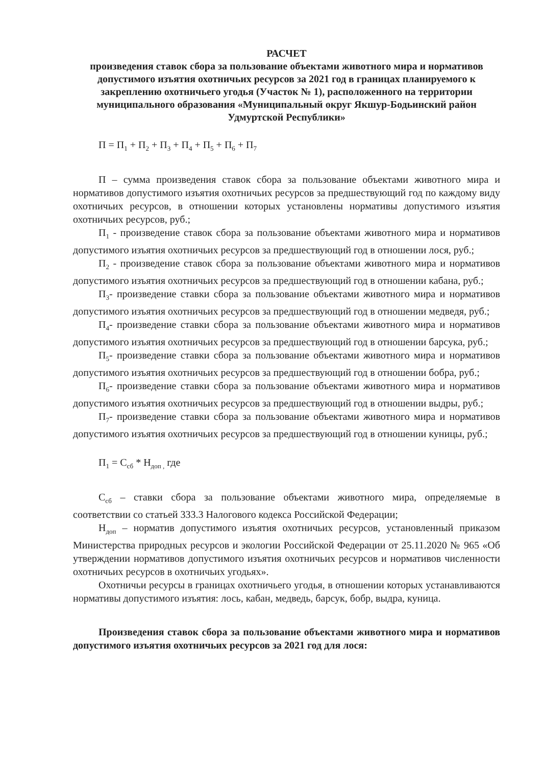РАСЧЕТ
произведения ставок сбора за пользование объектами животного мира и нормативов допустимого изъятия охотничьих ресурсов за 2021 год в границах планируемого к закреплению охотничьего угодья (Участок № 1), расположенного на территории муниципального образования «Муниципальный округ Якшур-Бодьинский район Удмуртской Республики»
П = П<sub>1</sub> + П<sub>2</sub> + П<sub>3</sub> + П<sub>4</sub> + П<sub>5</sub> + П<sub>6</sub> + П<sub>7</sub>
П – сумма произведения ставок сбора за пользование объектами животного мира и нормативов допустимого изъятия охотничьих ресурсов за предшествующий год по каждому виду охотничьих ресурсов, в отношении которых установлены нормативы допустимого изъятия охотничьих ресурсов, руб.;
П<sub>1</sub> - произведение ставок сбора за пользование объектами животного мира и нормативов допустимого изъятия охотничьих ресурсов за предшествующий год в отношении лося, руб.;
П<sub>2</sub> - произведение ставок сбора за пользование объектами животного мира и нормативов допустимого изъятия охотничьих ресурсов за предшествующий год в отношении кабана, руб.;
П<sub>3</sub>- произведение ставки сбора за пользование объектами животного мира и нормативов допустимого изъятия охотничьих ресурсов за предшествующий год в отношении медведя, руб.;
П<sub>4</sub>- произведение ставки сбора за пользование объектами животного мира и нормативов допустимого изъятия охотничьих ресурсов за предшествующий год в отношении барсука, руб.;
П<sub>5</sub>- произведение ставки сбора за пользование объектами животного мира и нормативов допустимого изъятия охотничьих ресурсов за предшествующий год в отношении бобра, руб.;
П<sub>6</sub>- произведение ставки сбора за пользование объектами животного мира и нормативов допустимого изъятия охотничьих ресурсов за предшествующий год в отношении выдры, руб.;
П<sub>7</sub>- произведение ставки сбора за пользование объектами животного мира и нормативов допустимого изъятия охотничьих ресурсов за предшествующий год в отношении куницы, руб.;
П<sub>1</sub> = С<sub>сб</sub> * Н<sub>доп ,</sub> где
С<sub>сб</sub> – ставки сбора за пользование объектами животного мира, определяемые в соответствии со статьей 333.3 Налогового кодекса Российской Федерации;
Н<sub>доп</sub> – норматив допустимого изъятия охотничьих ресурсов, установленный приказом Министерства природных ресурсов и экологии Российской Федерации от 25.11.2020 № 965 «Об утверждении нормативов допустимого изъятия охотничьих ресурсов и нормативов численности охотничьих ресурсов в охотничьих угодьях».
Охотничьи ресурсы в границах охотничьего угодья, в отношении которых устанавливаются нормативы допустимого изъятия: лось, кабан, медведь, барсук, бобр, выдра, куница.
Произведения ставок сбора за пользование объектами животного мира и нормативов допустимого изъятия охотничьих ресурсов за 2021 год для лося: